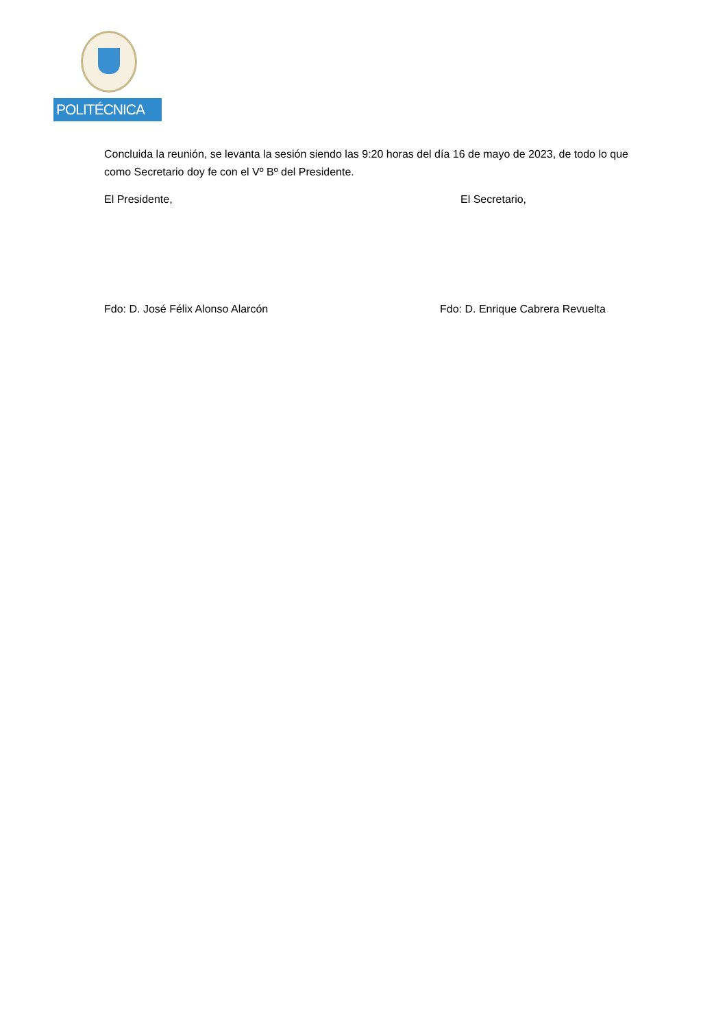POLITÉCNICA
Concluida la reunión, se levanta la sesión siendo las 9:20 horas del día 16 de mayo de 2023, de todo lo que como Secretario doy fe con el Vº Bº del Presidente.
El Presidente, El Secretario,
Fdo: D. José Félix Alonso Alarcón Fdo: D. Enrique Cabrera Revuelta